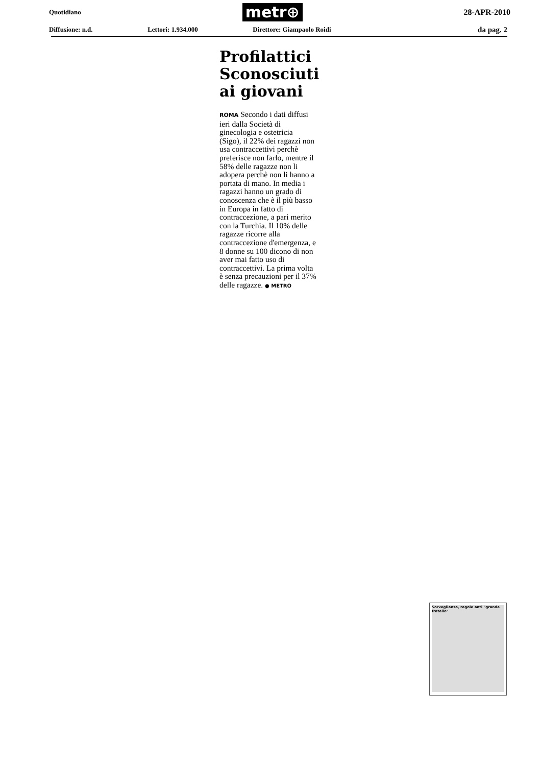Quotidiano metr⊕ 28-APR-2010
Diffusione: n.d. Lettori: 1.934.000 Direttore: Giampaolo Roidi da pag. 2
Profilattici Sconosciuti ai giovani
ROMA Secondo i dati diffusi ieri dalla Società di ginecologia e ostetricia (Sigo), il 22% dei ragazzi non usa contraccettivi perchè preferisce non farlo, mentre il 58% delle ragazze non li adopera perchè non li hanno a portata di mano. In media i ragazzi hanno un grado di conoscenza che è il più basso in Europa in fatto di contraccezione, a pari merito con la Turchia. Il 10% delle ragazze ricorre alla contraccezione d'emergenza, e 8 donne su 100 dicono di non aver mai fatto uso di contraccettivi. La prima volta è senza precauzioni per il 37% delle ragazze. ● METRO
Sorveglianza, regole anti "grande fratello"